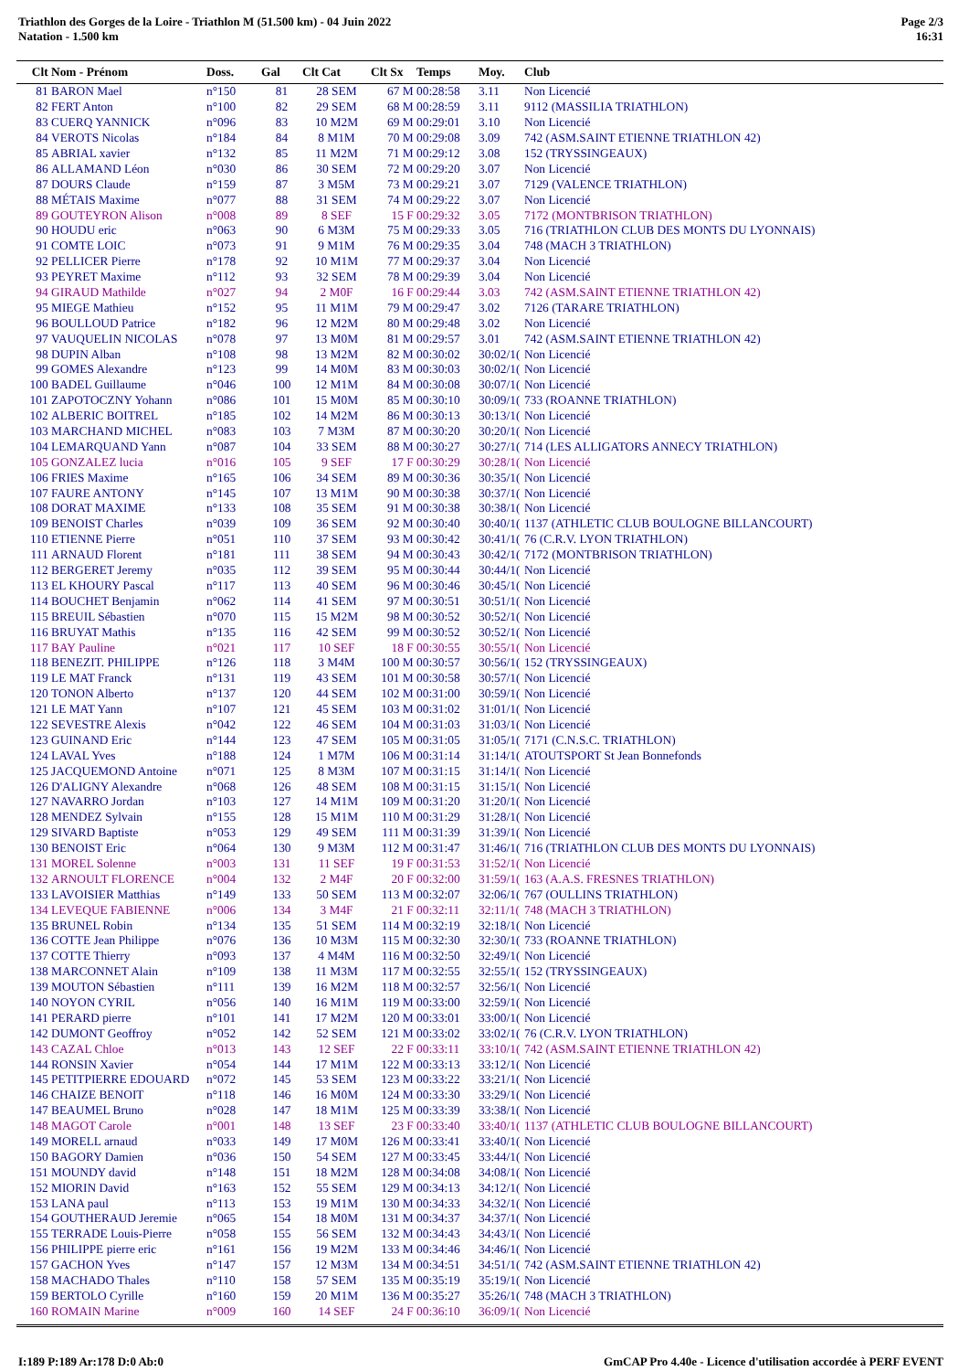Triathlon des Gorges de la Loire - Triathlon M (51.500 km) - 04 Juin 2022
Natation - 1.500 km
Page 2/3
16:31
| Clt | Nom - Prénom | Doss. | Gal | Clt Cat | Clt Sx | Temps | Moy. | Club |
| --- | --- | --- | --- | --- | --- | --- | --- | --- |
| 81 | BARON Mael | n°150 | 81 | 28 SEM | 67 M | 00:28:58 | 3.11 | Non Licencié |
| 82 | FERT Anton | n°100 | 82 | 29 SEM | 68 M | 00:28:59 | 3.11 | 9112 (MASSILIA TRIATHLON) |
| 83 | CUERQ YANNICK | n°096 | 83 | 10 M2M | 69 M | 00:29:01 | 3.10 | Non Licencié |
| 84 | VEROTS Nicolas | n°184 | 84 | 8 M1M | 70 M | 00:29:08 | 3.09 | 742 (ASM.SAINT ETIENNE TRIATHLON 42) |
| 85 | ABRIAL xavier | n°132 | 85 | 11 M2M | 71 M | 00:29:12 | 3.08 | 152 (TRYSSINGEAUX) |
| 86 | ALLAMAND Léon | n°030 | 86 | 30 SEM | 72 M | 00:29:20 | 3.07 | Non Licencié |
| 87 | DOURS Claude | n°159 | 87 | 3 M5M | 73 M | 00:29:21 | 3.07 | 7129 (VALENCE TRIATHLON) |
| 88 | MÉTAIS Maxime | n°077 | 88 | 31 SEM | 74 M | 00:29:22 | 3.07 | Non Licencié |
| 89 | GOUTEYRON Alison | n°008 | 89 | 8 SEF | 15 F | 00:29:32 | 3.05 | 7172 (MONTBRISON TRIATHLON) |
| 90 | HOUDU eric | n°063 | 90 | 6 M3M | 75 M | 00:29:33 | 3.05 | 716 (TRIATHLON CLUB DES MONTS DU LYONNAIS) |
| 91 | COMTE LOIC | n°073 | 91 | 9 M1M | 76 M | 00:29:35 | 3.04 | 748 (MACH 3 TRIATHLON) |
| 92 | PELLICER Pierre | n°178 | 92 | 10 M1M | 77 M | 00:29:37 | 3.04 | Non Licencié |
| 93 | PEYRET Maxime | n°112 | 93 | 32 SEM | 78 M | 00:29:39 | 3.04 | Non Licencié |
| 94 | GIRAUD Mathilde | n°027 | 94 | 2 M0F | 16 F | 00:29:44 | 3.03 | 742 (ASM.SAINT ETIENNE TRIATHLON 42) |
| 95 | MIEGE Mathieu | n°152 | 95 | 11 M1M | 79 M | 00:29:47 | 3.02 | 7126 (TARARE TRIATHLON) |
| 96 | BOULLOUD Patrice | n°182 | 96 | 12 M2M | 80 M | 00:29:48 | 3.02 | Non Licencié |
| 97 | VAUQUELIN NICOLAS | n°078 | 97 | 13 M0M | 81 M | 00:29:57 | 3.01 | 742 (ASM.SAINT ETIENNE TRIATHLON 42) |
| 98 | DUPIN Alban | n°108 | 98 | 13 M2M | 82 M | 00:30:02 | 30:02/1( | Non Licencié |
| 99 | GOMES Alexandre | n°123 | 99 | 14 M0M | 83 M | 00:30:03 | 30:02/1( | Non Licencié |
| 100 | BADEL Guillaume | n°046 | 100 | 12 M1M | 84 M | 00:30:08 | 30:07/1( | Non Licencié |
| 101 | ZAPOTOCZNY Yohann | n°086 | 101 | 15 M0M | 85 M | 00:30:10 | 30:09/1( | 733 (ROANNE TRIATHLON) |
| 102 | ALBERIC BOITREL | n°185 | 102 | 14 M2M | 86 M | 00:30:13 | 30:13/1( | Non Licencié |
| 103 | MARCHAND MICHEL | n°083 | 103 | 7 M3M | 87 M | 00:30:20 | 30:20/1( | Non Licencié |
| 104 | LEMARQUAND Yann | n°087 | 104 | 33 SEM | 88 M | 00:30:27 | 30:27/1( | 714 (LES ALLIGATORS ANNECY TRIATHLON) |
| 105 | GONZALEZ lucia | n°016 | 105 | 9 SEF | 17 F | 00:30:29 | 30:28/1( | Non Licencié |
| 106 | FRIES Maxime | n°165 | 106 | 34 SEM | 89 M | 00:30:36 | 30:35/1( | Non Licencié |
| 107 | FAURE ANTONY | n°145 | 107 | 13 M1M | 90 M | 00:30:38 | 30:37/1( | Non Licencié |
| 108 | DORAT MAXIME | n°133 | 108 | 35 SEM | 91 M | 00:30:38 | 30:38/1( | Non Licencié |
| 109 | BENOIST Charles | n°039 | 109 | 36 SEM | 92 M | 00:30:40 | 30:40/1( | 1137 (ATHLETIC CLUB BOULOGNE BILLANCOURT) |
| 110 | ETIENNE Pierre | n°051 | 110 | 37 SEM | 93 M | 00:30:42 | 30:41/1( | 76 (C.R.V. LYON TRIATHLON) |
| 111 | ARNAUD Florent | n°181 | 111 | 38 SEM | 94 M | 00:30:43 | 30:42/1( | 7172 (MONTBRISON TRIATHLON) |
| 112 | BERGERET Jeremy | n°035 | 112 | 39 SEM | 95 M | 00:30:44 | 30:44/1( | Non Licencié |
| 113 | EL KHOURY Pascal | n°117 | 113 | 40 SEM | 96 M | 00:30:46 | 30:45/1( | Non Licencié |
| 114 | BOUCHET Benjamin | n°062 | 114 | 41 SEM | 97 M | 00:30:51 | 30:51/1( | Non Licencié |
| 115 | BREUIL Sébastien | n°070 | 115 | 15 M2M | 98 M | 00:30:52 | 30:52/1( | Non Licencié |
| 116 | BRUYAT Mathis | n°135 | 116 | 42 SEM | 99 M | 00:30:52 | 30:52/1( | Non Licencié |
| 117 | BAY Pauline | n°021 | 117 | 10 SEF | 18 F | 00:30:55 | 30:55/1( | Non Licencié |
| 118 | BENEZIT. PHILIPPE | n°126 | 118 | 3 M4M | 100 M | 00:30:57 | 30:56/1( | 152 (TRYSSINGEAUX) |
| 119 | LE MAT Franck | n°131 | 119 | 43 SEM | 101 M | 00:30:58 | 30:57/1( | Non Licencié |
| 120 | TONON Alberto | n°137 | 120 | 44 SEM | 102 M | 00:31:00 | 30:59/1( | Non Licencié |
| 121 | LE MAT Yann | n°107 | 121 | 45 SEM | 103 M | 00:31:02 | 31:01/1( | Non Licencié |
| 122 | SEVESTRE Alexis | n°042 | 122 | 46 SEM | 104 M | 00:31:03 | 31:03/1( | Non Licencié |
| 123 | GUINAND Eric | n°144 | 123 | 47 SEM | 105 M | 00:31:05 | 31:05/1( | 7171 (C.N.S.C. TRIATHLON) |
| 124 | LAVAL Yves | n°188 | 124 | 1 M7M | 106 M | 00:31:14 | 31:14/1( | ATOUTSPORT St Jean Bonnefonds |
| 125 | JACQUEMOND Antoine | n°071 | 125 | 8 M3M | 107 M | 00:31:15 | 31:14/1( | Non Licencié |
| 126 | D'ALIGNY Alexandre | n°068 | 126 | 48 SEM | 108 M | 00:31:15 | 31:15/1( | Non Licencié |
| 127 | NAVARRO Jordan | n°103 | 127 | 14 M1M | 109 M | 00:31:20 | 31:20/1( | Non Licencié |
| 128 | MENDEZ Sylvain | n°155 | 128 | 15 M1M | 110 M | 00:31:29 | 31:28/1( | Non Licencié |
| 129 | SIVARD Baptiste | n°053 | 129 | 49 SEM | 111 M | 00:31:39 | 31:39/1( | Non Licencié |
| 130 | BENOIST Eric | n°064 | 130 | 9 M3M | 112 M | 00:31:47 | 31:46/1( | 716 (TRIATHLON CLUB DES MONTS DU LYONNAIS) |
| 131 | MOREL Solenne | n°003 | 131 | 11 SEF | 19 F | 00:31:53 | 31:52/1( | Non Licencié |
| 132 | ARNOULT FLORENCE | n°004 | 132 | 2 M4F | 20 F | 00:32:00 | 31:59/1( | 163 (A.A.S. FRESNES TRIATHLON) |
| 133 | LAVOISIER Matthias | n°149 | 133 | 50 SEM | 113 M | 00:32:07 | 32:06/1( | 767 (OULLINS TRIATHLON) |
| 134 | LEVEQUE FABIENNE | n°006 | 134 | 3 M4F | 21 F | 00:32:11 | 32:11/1( | 748 (MACH 3 TRIATHLON) |
| 135 | BRUNEL Robin | n°134 | 135 | 51 SEM | 114 M | 00:32:19 | 32:18/1( | Non Licencié |
| 136 | COTTE Jean Philippe | n°076 | 136 | 10 M3M | 115 M | 00:32:30 | 32:30/1( | 733 (ROANNE TRIATHLON) |
| 137 | COTTE Thierry | n°093 | 137 | 4 M4M | 116 M | 00:32:50 | 32:49/1( | Non Licencié |
| 138 | MARCONNET Alain | n°109 | 138 | 11 M3M | 117 M | 00:32:55 | 32:55/1( | 152 (TRYSSINGEAUX) |
| 139 | MOUTON Sébastien | n°111 | 139 | 16 M2M | 118 M | 00:32:57 | 32:56/1( | Non Licencié |
| 140 | NOYON CYRIL | n°056 | 140 | 16 M1M | 119 M | 00:33:00 | 32:59/1( | Non Licencié |
| 141 | PERARD pierre | n°101 | 141 | 17 M2M | 120 M | 00:33:01 | 33:00/1( | Non Licencié |
| 142 | DUMONT Geoffroy | n°052 | 142 | 52 SEM | 121 M | 00:33:02 | 33:02/1( | 76 (C.R.V. LYON TRIATHLON) |
| 143 | CAZAL Chloe | n°013 | 143 | 12 SEF | 22 F | 00:33:11 | 33:10/1( | 742 (ASM.SAINT ETIENNE TRIATHLON 42) |
| 144 | RONSIN Xavier | n°054 | 144 | 17 M1M | 122 M | 00:33:13 | 33:12/1( | Non Licencié |
| 145 | PETITPIERRE EDOUARD | n°072 | 145 | 53 SEM | 123 M | 00:33:22 | 33:21/1( | Non Licencié |
| 146 | CHAIZE BENOIT | n°118 | 146 | 16 M0M | 124 M | 00:33:30 | 33:29/1( | Non Licencié |
| 147 | BEAUMEL Bruno | n°028 | 147 | 18 M1M | 125 M | 00:33:39 | 33:38/1( | Non Licencié |
| 148 | MAGOT Carole | n°001 | 148 | 13 SEF | 23 F | 00:33:40 | 33:40/1( | 1137 (ATHLETIC CLUB BOULOGNE BILLANCOURT) |
| 149 | MORELL arnaud | n°033 | 149 | 17 M0M | 126 M | 00:33:41 | 33:40/1( | Non Licencié |
| 150 | BAGORY Damien | n°036 | 150 | 54 SEM | 127 M | 00:33:45 | 33:44/1( | Non Licencié |
| 151 | MOUNDY david | n°148 | 151 | 18 M2M | 128 M | 00:34:08 | 34:08/1( | Non Licencié |
| 152 | MIORIN David | n°163 | 152 | 55 SEM | 129 M | 00:34:13 | 34:12/1( | Non Licencié |
| 153 | LANA paul | n°113 | 153 | 19 M1M | 130 M | 00:34:33 | 34:32/1( | Non Licencié |
| 154 | GOUTHERAUD Jeremie | n°065 | 154 | 18 M0M | 131 M | 00:34:37 | 34:37/1( | Non Licencié |
| 155 | TERRADE Louis-Pierre | n°058 | 155 | 56 SEM | 132 M | 00:34:43 | 34:43/1( | Non Licencié |
| 156 | PHILIPPE pierre eric | n°161 | 156 | 19 M2M | 133 M | 00:34:46 | 34:46/1( | Non Licencié |
| 157 | GACHON Yves | n°147 | 157 | 12 M3M | 134 M | 00:34:51 | 34:51/1( | 742 (ASM.SAINT ETIENNE TRIATHLON 42) |
| 158 | MACHADO Thales | n°110 | 158 | 57 SEM | 135 M | 00:35:19 | 35:19/1( | Non Licencié |
| 159 | BERTOLO Cyrille | n°160 | 159 | 20 M1M | 136 M | 00:35:27 | 35:26/1( | 748 (MACH 3 TRIATHLON) |
| 160 | ROMAIN Marine | n°009 | 160 | 14 SEF | 24 F | 00:36:10 | 36:09/1( | Non Licencié |
I:189 P:189 Ar:178 D:0 Ab:0 GmCAP Pro 4.40e - Licence d'utilisation accordée à PERF EVENT